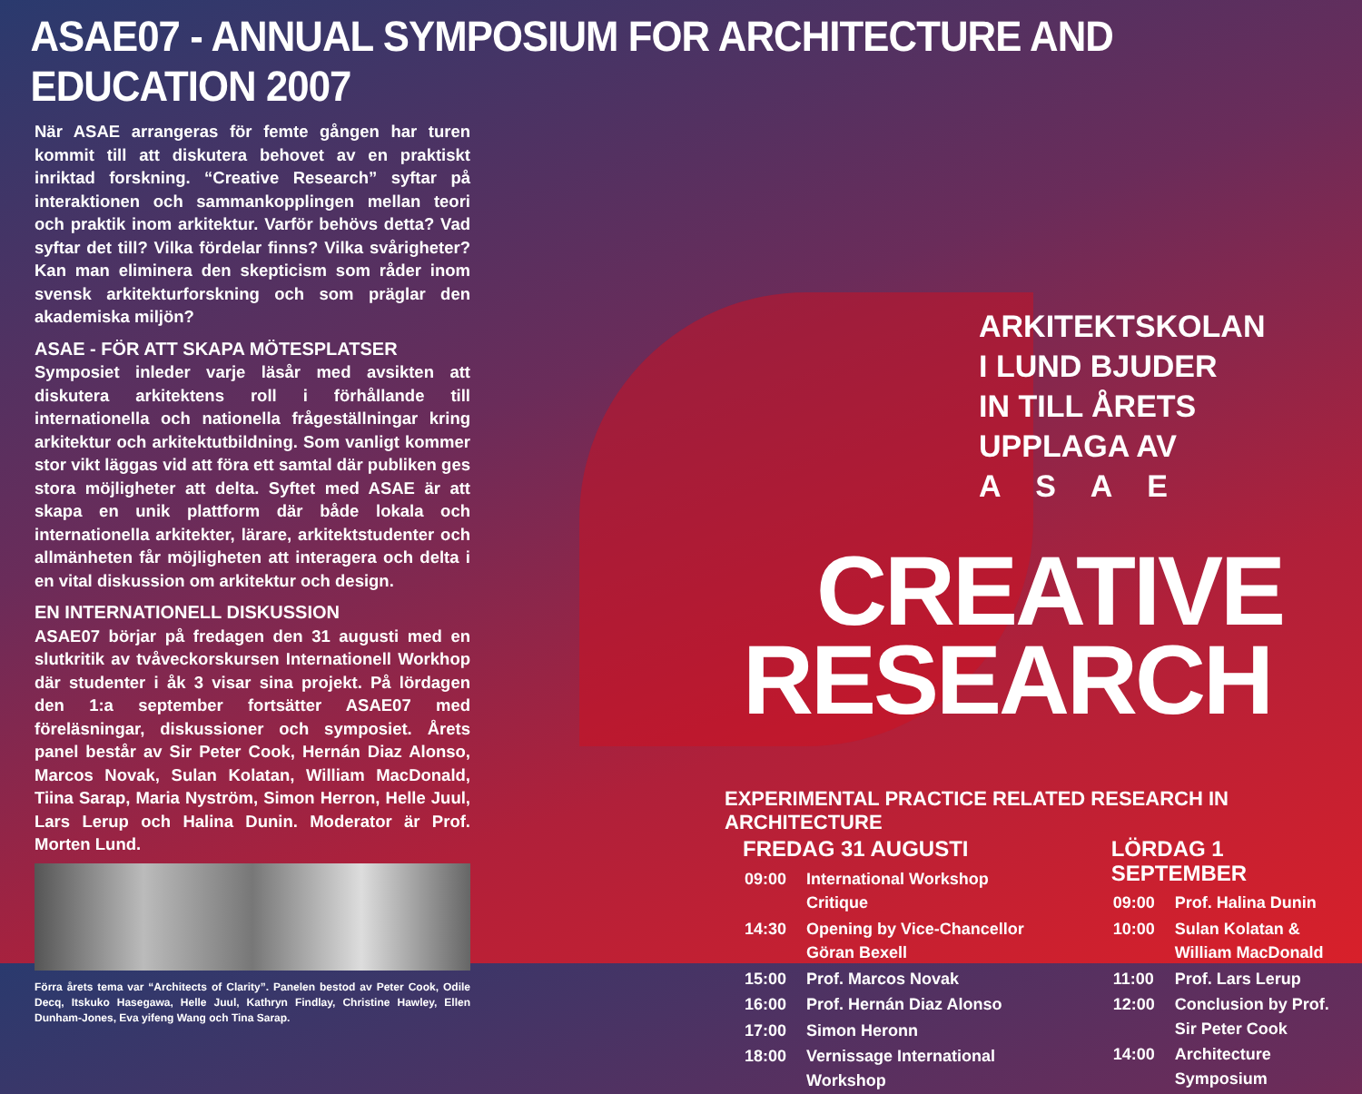ASAE07 - ANNUAL SYMPOSIUM FOR ARCHITECTURE AND EDUCATION 2007
När ASAE arrangeras för femte gången har turen kommit till att diskutera behovet av en praktiskt inriktad forskning. “Creative Research” syftar på interaktionen och sammankopplingen mellan teori och praktik inom arkitektur. Varför behövs detta? Vad syftar det till? Vilka fördelar finns? Vilka svårigheter? Kan man eliminera den skepticism som råder inom svensk arkitekturforskning och som präglar den akademiska miljön?
ASAE - FÖR ATT SKAPA MÖTESPLATSER
Symposiet inleder varje läsår med avsikten att diskutera arkitektens roll i förhållande till internationella och nationella frågeställningar kring arkitektur och arkitektutbildning. Som vanligt kommer stor vikt läggas vid att föra ett samtal där publiken ges stora möjligheter att delta. Syftet med ASAE är att skapa en unik plattform där både lokala och internationella arkitekter, lärare, arkitektstudenter och allmänheten får möjligheten att interagera och delta i en vital diskussion om arkitektur och design.
EN INTERNATIONELL DISKUSSION
ASAE07 börjar på fredagen den 31 augusti med en slutkritik av tvåveckorskursen Internationell Workhop där studenter i åk 3 visar sina projekt. På lördagen den 1:a september fortsätter ASAE07 med föreläsningar, diskussioner och symposiet. Årets panel består av Sir Peter Cook, Hernán Diaz Alonso, Marcos Novak, Sulan Kolatan, William MacDonald, Tiina Sarap, Maria Nyström, Simon Herron, Helle Juul, Lars Lerup och Halina Dunin. Moderator är Prof. Morten Lund.
Förra årets tema var “Architects of Clarity”. Panelen bestod av Peter Cook, Odile Decq, Itskuko Hasegawa, Helle Juul, Kathryn Findlay, Christine Hawley, Ellen Dunham-Jones, Eva yifeng Wang och Tina Sarap.
ARKITEKTSKOLAN I LUND BJUDER IN TILL ÅRETS UPPLAGA AV A S A E
CREATIVE
RESEARCH
EXPERIMENTAL PRACTICE RELATED RESEARCH IN ARCHITECTURE
FREDAG 31 AUGUSTI
| 09:00 | International Workshop Critique |
| 14:30 | Opening by Vice-Chancellor Göran Bexell |
| 15:00 | Prof. Marcos Novak |
| 16:00 | Prof. Hernán Diaz Alonso |
| 17:00 | Simon Heronn |
| 18:00 | Vernissage International Workshop |
LÖRDAG 1 SEPTEMBER
| 09:00 | Prof. Halina Dunin |
| 10:00 | Sulan Kolatan & William MacDonald |
| 11:00 | Prof. Lars Lerup |
| 12:00 | Conclusion by Prof. Sir Peter Cook |
| 14:00 | Architecture Symposium |